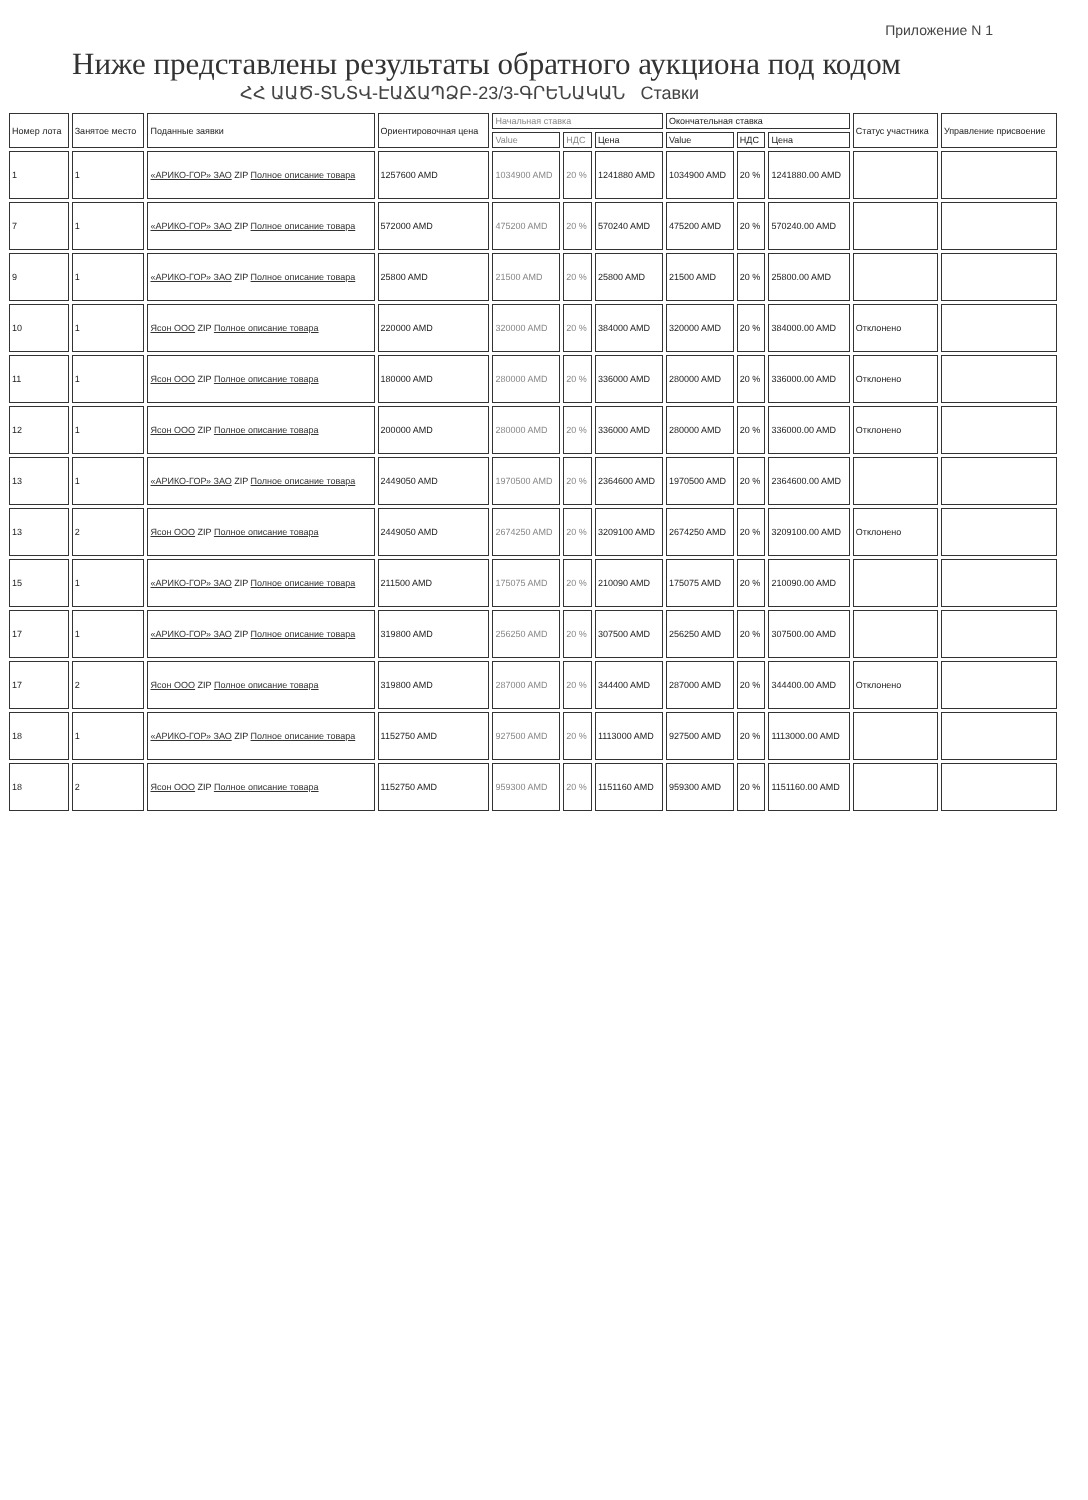Приложение N 1
Ниже представлены результаты обратного аукциона под кодом
ՀՀ ԱԱԾ-ՏՆՏՎ-ԷԱՃԱՊՁԲ-23/3-ԳՐԵՆԱԿԱՆ Ставки
| Номер лота | Занятое место | Поданные заявки | Ориентировочная цена | Начальная ставка | | | Окончательная ставка | | | Статус участника | Управление присвоение |
| --- | --- | --- | --- | --- | --- | --- | --- | --- | --- | --- | --- |
| | | | | Value | НДС | Цена | Value | НДС | Цена | | |
| 1 | 1 | «АРИКО-ГОР» ЗАО ZIP Полное описание товара | 1257600 AMD | 1034900 AMD | 20 % | 1241880 AMD | 1034900 AMD | 20 % | 1241880.00 AMD | | |
| 7 | 1 | «АРИКО-ГОР» ЗАО ZIP Полное описание товара | 572000 AMD | 475200 AMD | 20 % | 570240 AMD | 475200 AMD | 20 % | 570240.00 AMD | | |
| 9 | 1 | «АРИКО-ГОР» ЗАО ZIP Полное описание товара | 25800 AMD | 21500 AMD | 20 % | 25800 AMD | 21500 AMD | 20 % | 25800.00 AMD | | |
| 10 | 1 | Ясон ООО ZIP Полное описание товара | 220000 AMD | 320000 AMD | 20 % | 384000 AMD | 320000 AMD | 20 % | 384000.00 AMD | Отклонено | |
| 11 | 1 | Ясон ООО ZIP Полное описание товара | 180000 AMD | 280000 AMD | 20 % | 336000 AMD | 280000 AMD | 20 % | 336000.00 AMD | Отклонено | |
| 12 | 1 | Ясон ООО ZIP Полное описание товара | 200000 AMD | 280000 AMD | 20 % | 336000 AMD | 280000 AMD | 20 % | 336000.00 AMD | Отклонено | |
| 13 | 1 | «АРИКО-ГОР» ЗАО ZIP Полное описание товара | 2449050 AMD | 1970500 AMD | 20 % | 2364600 AMD | 1970500 AMD | 20 % | 2364600.00 AMD | | |
| 13 | 2 | Ясон ООО ZIP Полное описание товара | 2449050 AMD | 2674250 AMD | 20 % | 3209100 AMD | 2674250 AMD | 20 % | 3209100.00 AMD | Отклонено | |
| 15 | 1 | «АРИКО-ГОР» ЗАО ZIP Полное описание товара | 211500 AMD | 175075 AMD | 20 % | 210090 AMD | 175075 AMD | 20 % | 210090.00 AMD | | |
| 17 | 1 | «АРИКО-ГОР» ЗАО ZIP Полное описание товара | 319800 AMD | 256250 AMD | 20 % | 307500 AMD | 256250 AMD | 20 % | 307500.00 AMD | | |
| 17 | 2 | Ясон ООО ZIP Полное описание товара | 319800 AMD | 287000 AMD | 20 % | 344400 AMD | 287000 AMD | 20 % | 344400.00 AMD | Отклонено | |
| 18 | 1 | «АРИКО-ГОР» ЗАО ZIP Полное описание товара | 1152750 AMD | 927500 AMD | 20 % | 1113000 AMD | 927500 AMD | 20 % | 1113000.00 AMD | | |
| 18 | 2 | Ясон ООО ZIP Полное описание товара | 1152750 AMD | 959300 AMD | 20 % | 1151160 AMD | 959300 AMD | 20 % | 1151160.00 AMD | | |